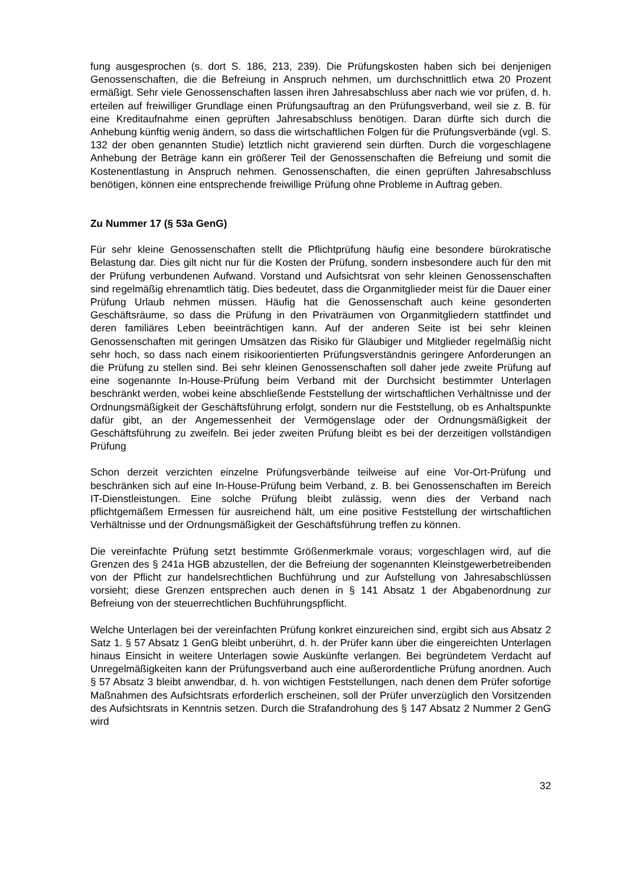fung ausgesprochen (s. dort S. 186, 213, 239). Die Prüfungskosten haben sich bei denjenigen Genossenschaften, die die Befreiung in Anspruch nehmen, um durchschnittlich etwa 20 Prozent ermäßigt. Sehr viele Genossenschaften lassen ihren Jahresabschluss aber nach wie vor prüfen, d. h. erteilen auf freiwilliger Grundlage einen Prüfungsauftrag an den Prüfungsverband, weil sie z. B. für eine Kreditaufnahme einen geprüften Jahresabschluss benötigen. Daran dürfte sich durch die Anhebung künftig wenig ändern, so dass die wirtschaftlichen Folgen für die Prüfungsverbände (vgl. S. 132 der oben genannten Studie) letztlich nicht gravierend sein dürften. Durch die vorgeschlagene Anhebung der Beträge kann ein größerer Teil der Genossenschaften die Befreiung und somit die Kostenentlastung in Anspruch nehmen. Genossenschaften, die einen geprüften Jahresabschluss benötigen, können eine entsprechende freiwillige Prüfung ohne Probleme in Auftrag geben.
Zu Nummer 17 (§ 53a GenG)
Für sehr kleine Genossenschaften stellt die Pflichtprüfung häufig eine besondere bürokratische Belastung dar. Dies gilt nicht nur für die Kosten der Prüfung, sondern insbesondere auch für den mit der Prüfung verbundenen Aufwand. Vorstand und Aufsichtsrat von sehr kleinen Genossenschaften sind regelmäßig ehrenamtlich tätig. Dies bedeutet, dass die Organmitglieder meist für die Dauer einer Prüfung Urlaub nehmen müssen. Häufig hat die Genossenschaft auch keine gesonderten Geschäftsräume, so dass die Prüfung in den Privaträumen von Organmitgliedern stattfindet und deren familiäres Leben beeinträchtigen kann. Auf der anderen Seite ist bei sehr kleinen Genossenschaften mit geringen Umsätzen das Risiko für Gläubiger und Mitglieder regelmäßig nicht sehr hoch, so dass nach einem risikoorientierten Prüfungsverständnis geringere Anforderungen an die Prüfung zu stellen sind. Bei sehr kleinen Genossenschaften soll daher jede zweite Prüfung auf eine sogenannte In-House-Prüfung beim Verband mit der Durchsicht bestimmter Unterlagen beschränkt werden, wobei keine abschließende Feststellung der wirtschaftlichen Verhältnisse und der Ordnungsmäßigkeit der Geschäftsführung erfolgt, sondern nur die Feststellung, ob es Anhaltspunkte dafür gibt, an der Angemessenheit der Vermögenslage oder der Ordnungsmäßigkeit der Geschäftsführung zu zweifeln. Bei jeder zweiten Prüfung bleibt es bei der derzeitigen vollständigen Prüfung
Schon derzeit verzichten einzelne Prüfungsverbände teilweise auf eine Vor-Ort-Prüfung und beschränken sich auf eine In-House-Prüfung beim Verband, z. B. bei Genossenschaften im Bereich IT-Dienstleistungen. Eine solche Prüfung bleibt zulässig, wenn dies der Verband nach pflichtgemäßem Ermessen für ausreichend hält, um eine positive Feststellung der wirtschaftlichen Verhältnisse und der Ordnungsmäßigkeit der Geschäftsführung treffen zu können.
Die vereinfachte Prüfung setzt bestimmte Größenmerkmale voraus; vorgeschlagen wird, auf die Grenzen des § 241a HGB abzustellen, der die Befreiung der sogenannten Kleinstgewerbetreibenden von der Pflicht zur handelsrechtlichen Buchführung und zur Aufstellung von Jahresabschlüssen vorsieht; diese Grenzen entsprechen auch denen in § 141 Absatz 1 der Abgabenordnung zur Befreiung von der steuerrechtlichen Buchführungspflicht.
Welche Unterlagen bei der vereinfachten Prüfung konkret einzureichen sind, ergibt sich aus Absatz 2 Satz 1. § 57 Absatz 1 GenG bleibt unberührt, d. h. der Prüfer kann über die eingereichten Unterlagen hinaus Einsicht in weitere Unterlagen sowie Auskünfte verlangen. Bei begründetem Verdacht auf Unregelmäßigkeiten kann der Prüfungsverband auch eine außerordentliche Prüfung anordnen. Auch § 57 Absatz 3 bleibt anwendbar, d. h. von wichtigen Feststellungen, nach denen dem Prüfer sofortige Maßnahmen des Aufsichtsrats erforderlich erscheinen, soll der Prüfer unverzüglich den Vorsitzenden des Aufsichtsrats in Kenntnis setzen. Durch die Strafandrohung des § 147 Absatz 2 Nummer 2 GenG wird
32